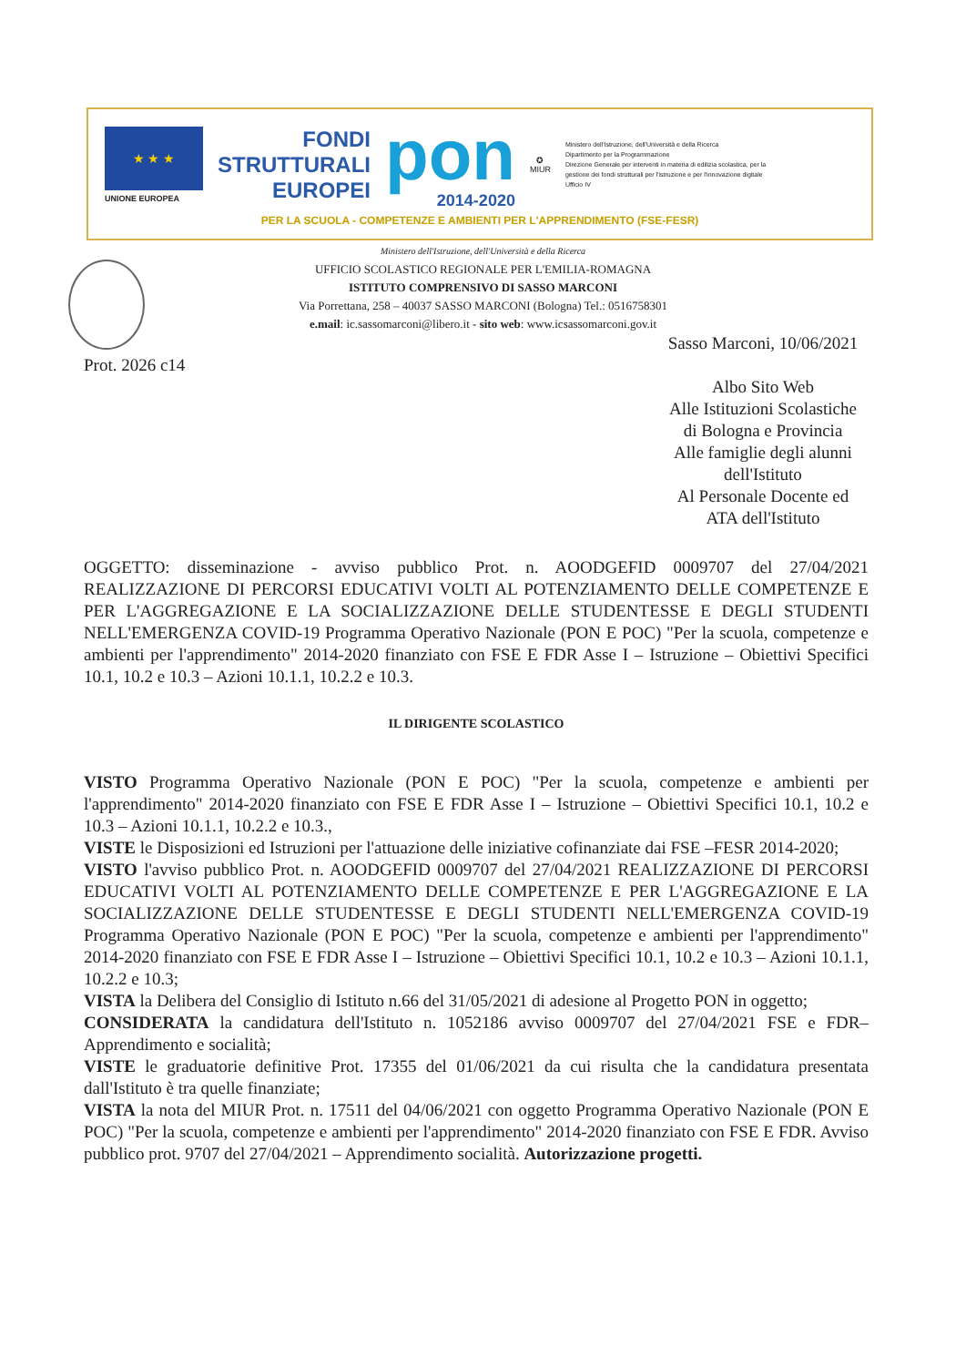★ ★ ★
UNIONE EUROPEA
FONDI
STRUTTURALI
EUROPEI
pon
2014-2020
✪
MIUR
Ministero dell'Istruzione, dell'Università e della Ricerca
Dipartimento per la Programmazione
Direzione Generale per interventi in materia di edilizia scolastica, per la gestione dei fondi strutturali per l'istruzione e per l'innovazione digitale
Ufficio IV
PER LA SCUOLA - COMPETENZE E AMBIENTI PER L'APPRENDIMENTO (FSE-FESR)
Ministero dell'Istruzione, dell'Università e della Ricerca
UFFICIO SCOLASTICO REGIONALE PER L'EMILIA-ROMAGNA
ISTITUTO COMPRENSIVO DI SASSO MARCONI
Via Porrettana, 258 – 40037 SASSO MARCONI (Bologna) Tel.: 0516758301
e.mail: ic.sassomarconi@libero.it - sito web: www.icsassomarconi.gov.it
Sasso Marconi, 10/06/2021
Prot. 2026 c14
Albo Sito Web
Alle Istituzioni Scolastiche
di Bologna e Provincia
Alle famiglie degli alunni
dell'Istituto
Al Personale Docente ed
ATA dell'Istituto
OGGETTO: disseminazione - avviso pubblico Prot. n. AOODGEFID 0009707 del 27/04/2021 REALIZZAZIONE DI PERCORSI EDUCATIVI VOLTI AL POTENZIAMENTO DELLE COMPETENZE E PER L'AGGREGAZIONE E LA SOCIALIZZAZIONE DELLE STUDENTESSE E DEGLI STUDENTI NELL'EMERGENZA COVID-19 Programma Operativo Nazionale (PON E POC) "Per la scuola, competenze e ambienti per l'apprendimento" 2014-2020 finanziato con FSE E FDR Asse I – Istruzione – Obiettivi Specifici 10.1, 10.2 e 10.3 – Azioni 10.1.1, 10.2.2 e 10.3.
IL DIRIGENTE SCOLASTICO
VISTO Programma Operativo Nazionale (PON E POC) "Per la scuola, competenze e ambienti per l'apprendimento" 2014-2020 finanziato con FSE E FDR Asse I – Istruzione – Obiettivi Specifici 10.1, 10.2 e 10.3 – Azioni 10.1.1, 10.2.2 e 10.3.,
VISTE le Disposizioni ed Istruzioni per l'attuazione delle iniziative cofinanziate dai FSE –FESR 2014-2020;
VISTO l'avviso pubblico Prot. n. AOODGEFID 0009707 del 27/04/2021 REALIZZAZIONE DI PERCORSI EDUCATIVI VOLTI AL POTENZIAMENTO DELLE COMPETENZE E PER L'AGGREGAZIONE E LA SOCIALIZZAZIONE DELLE STUDENTESSE E DEGLI STUDENTI NELL'EMERGENZA COVID-19 Programma Operativo Nazionale (PON E POC) "Per la scuola, competenze e ambienti per l'apprendimento" 2014-2020 finanziato con FSE E FDR Asse I – Istruzione – Obiettivi Specifici 10.1, 10.2 e 10.3 – Azioni 10.1.1, 10.2.2 e 10.3;
VISTA la Delibera del Consiglio di Istituto n.66 del 31/05/2021 di adesione al Progetto PON in oggetto;
CONSIDERATA la candidatura dell'Istituto n. 1052186 avviso 0009707 del 27/04/2021 FSE e FDR– Apprendimento e socialità;
VISTE le graduatorie definitive Prot. 17355 del 01/06/2021 da cui risulta che la candidatura presentata dall'Istituto è tra quelle finanziate;
VISTA la nota del MIUR Prot. n. 17511 del 04/06/2021 con oggetto Programma Operativo Nazionale (PON E POC) "Per la scuola, competenze e ambienti per l'apprendimento" 2014-2020 finanziato con FSE E FDR. Avviso pubblico prot. 9707 del 27/04/2021 – Apprendimento socialità. Autorizzazione progetti.